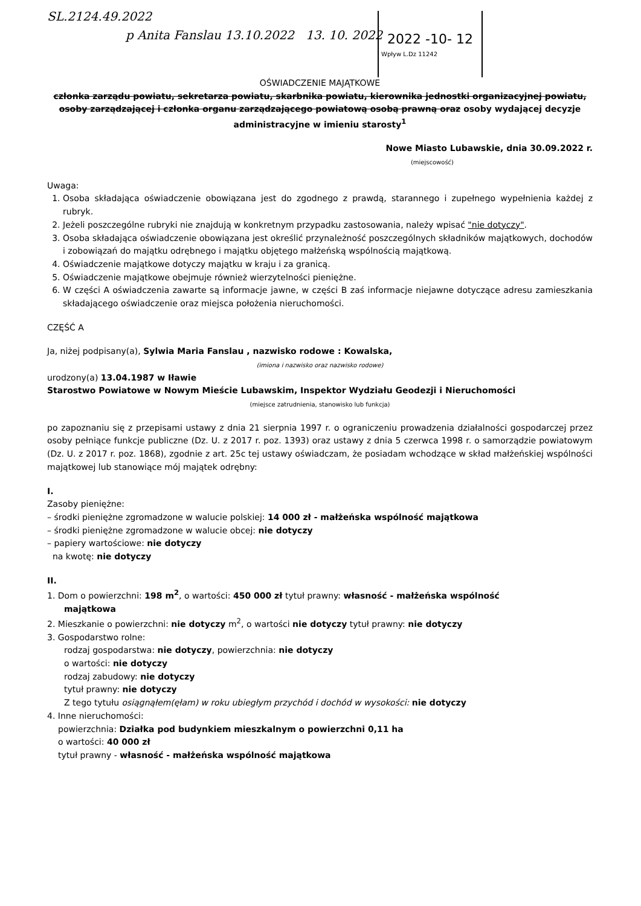SL.2124.49.2022
p Anita Fanslau 13.10.2022 13. 10. 2022
2022 -10- 12
Wpływ L.Dz 11242
OŚWIADCZENIE MAJĄTKOWE
członka zarządu powiatu, sekretarza powiatu, skarbnika powiatu, kierownika jednostki organizacyjnej powiatu, osoby zarządzającej i członka organu zarządzającego powiatową osobą prawną oraz osoby wydającej decyzje administracyjne w imieniu starosty<sup>1</sup>
Nowe Miasto Lubawskie, dnia 30.09.2022 r.
(miejscowość)
Uwaga:
1. Osoba składająca oświadczenie obowiązana jest do zgodnego z prawdą, starannego i zupełnego wypełnienia każdej z rubryk.
2. Jeżeli poszczególne rubryki nie znajdują w konkretnym przypadku zastosowania, należy wpisać "nie dotyczy".
3. Osoba składająca oświadczenie obowiązana jest określić przynależność poszczególnych składników majątkowych, dochodów i zobowiązań do majątku odrębnego i majątku objętego małżeńską wspólnością majątkową.
4. Oświadczenie majątkowe dotyczy majątku w kraju i za granicą.
5. Oświadczenie majątkowe obejmuje również wierzytelności pieniężne.
6. W części A oświadczenia zawarte są informacje jawne, w części B zaś informacje niejawne dotyczące adresu zamieszkania składającego oświadczenie oraz miejsca położenia nieruchomości.
CZĘŚĆ A
Ja, niżej podpisany(a), Sylwia Maria Fanslau , nazwisko rodowe : Kowalska,
(imiona i nazwisko oraz nazwisko rodowe)
urodzony(a) 13.04.1987 w Iławie
Starostwo Powiatowe w Nowym Mieście Lubawskim, Inspektor Wydziału Geodezji i Nieruchomości
(miejsce zatrudnienia, stanowisko lub funkcja)
po zapoznaniu się z przepisami ustawy z dnia 21 sierpnia 1997 r. o ograniczeniu prowadzenia działalności gospodarczej przez osoby pełniące funkcje publiczne (Dz. U. z 2017 r. poz. 1393) oraz ustawy z dnia 5 czerwca 1998 r. o samorządzie powiatowym (Dz. U. z 2017 r. poz. 1868), zgodnie z art. 25c tej ustawy oświadczam, że posiadam wchodzące w skład małżeńskiej wspólności majątkowej lub stanowiące mój majątek odrębny:
I.
Zasoby pieniężne:
– środki pieniężne zgromadzone w walucie polskiej: 14 000 zł - małżeńska wspólność majątkowa
– środki pieniężne zgromadzone w walucie obcej: nie dotyczy
– papiery wartościowe: nie dotyczy
na kwotę: nie dotyczy
II.
1. Dom o powierzchni: 198 m<sup>2</sup>, o wartości: 450 000 zł tytuł prawny: własność - małżeńska wspólność
majątkowa
2. Mieszkanie o powierzchni: nie dotyczy m<sup>2</sup>, o wartości nie dotyczy tytuł prawny: nie dotyczy
3. Gospodarstwo rolne:
rodzaj gospodarstwa: nie dotyczy, powierzchnia: nie dotyczy
o wartości: nie dotyczy
rodzaj zabudowy: nie dotyczy
tytuł prawny: nie dotyczy
Z tego tytułu osiągnąłem(ęłam) w roku ubiegłym przychód i dochód w wysokości: nie dotyczy
4. Inne nieruchomości:
powierzchnia: Działka pod budynkiem mieszkalnym o powierzchni 0,11 ha
o wartości: 40 000 zł
tytuł prawny - własność - małżeńska wspólność majątkowa